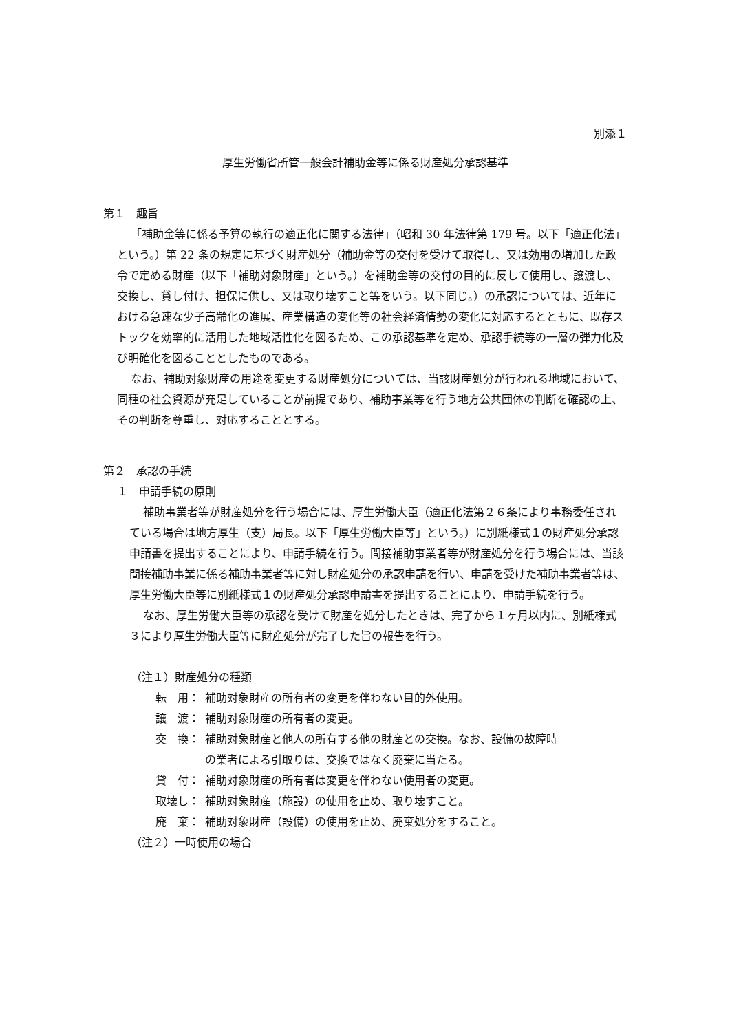別添１
厚生労働省所管一般会計補助金等に係る財産処分承認基準
第１　趣旨
「補助金等に係る予算の執行の適正化に関する法律」（昭和 30 年法律第 179 号。以下「適正化法」という。）第 22 条の規定に基づく財産処分（補助金等の交付を受けて取得し、又は効用の増加した政令で定める財産（以下「補助対象財産」という。）を補助金等の交付の目的に反して使用し、譲渡し、交換し、貸し付け、担保に供し、又は取り壊すこと等をいう。以下同じ。）の承認については、近年における急速な少子高齢化の進展、産業構造の変化等の社会経済情勢の変化に対応するとともに、既存ストックを効率的に活用した地域活性化を図るため、この承認基準を定め、承認手続等の一層の弾力化及び明確化を図ることとしたものである。
なお、補助対象財産の用途を変更する財産処分については、当該財産処分が行われる地域において、同種の社会資源が充足していることが前提であり、補助事業等を行う地方公共団体の判断を確認の上、その判断を尊重し、対応することとする。
第２　承認の手続
１　申請手続の原則
補助事業者等が財産処分を行う場合には、厚生労働大臣（適正化法第２６条により事務委任されている場合は地方厚生（支）局長。以下「厚生労働大臣等」という。）に別紙様式１の財産処分承認申請書を提出することにより、申請手続を行う。間接補助事業者等が財産処分を行う場合には、当該間接補助事業に係る補助事業者等に対し財産処分の承認申請を行い、申請を受けた補助事業者等は、厚生労働大臣等に別紙様式１の財産処分承認申請書を提出することにより、申請手続を行う。
なお、厚生労働大臣等の承認を受けて財産を処分したときは、完了から１ヶ月以内に、別紙様式３により厚生労働大臣等に財産処分が完了した旨の報告を行う。
（注１）財産処分の種類
転　用： 補助対象財産の所有者の変更を伴わない目的外使用。
譲　渡： 補助対象財産の所有者の変更。
交　換： 補助対象財産と他人の所有する他の財産との交換。なお、設備の故障時
の業者による引取りは、交換ではなく廃棄に当たる。
貸　付： 補助対象財産の所有者は変更を伴わない使用者の変更。
取壊し： 補助対象財産（施設）の使用を止め、取り壊すこと。
廃　棄： 補助対象財産（設備）の使用を止め、廃棄処分をすること。
（注２）一時使用の場合